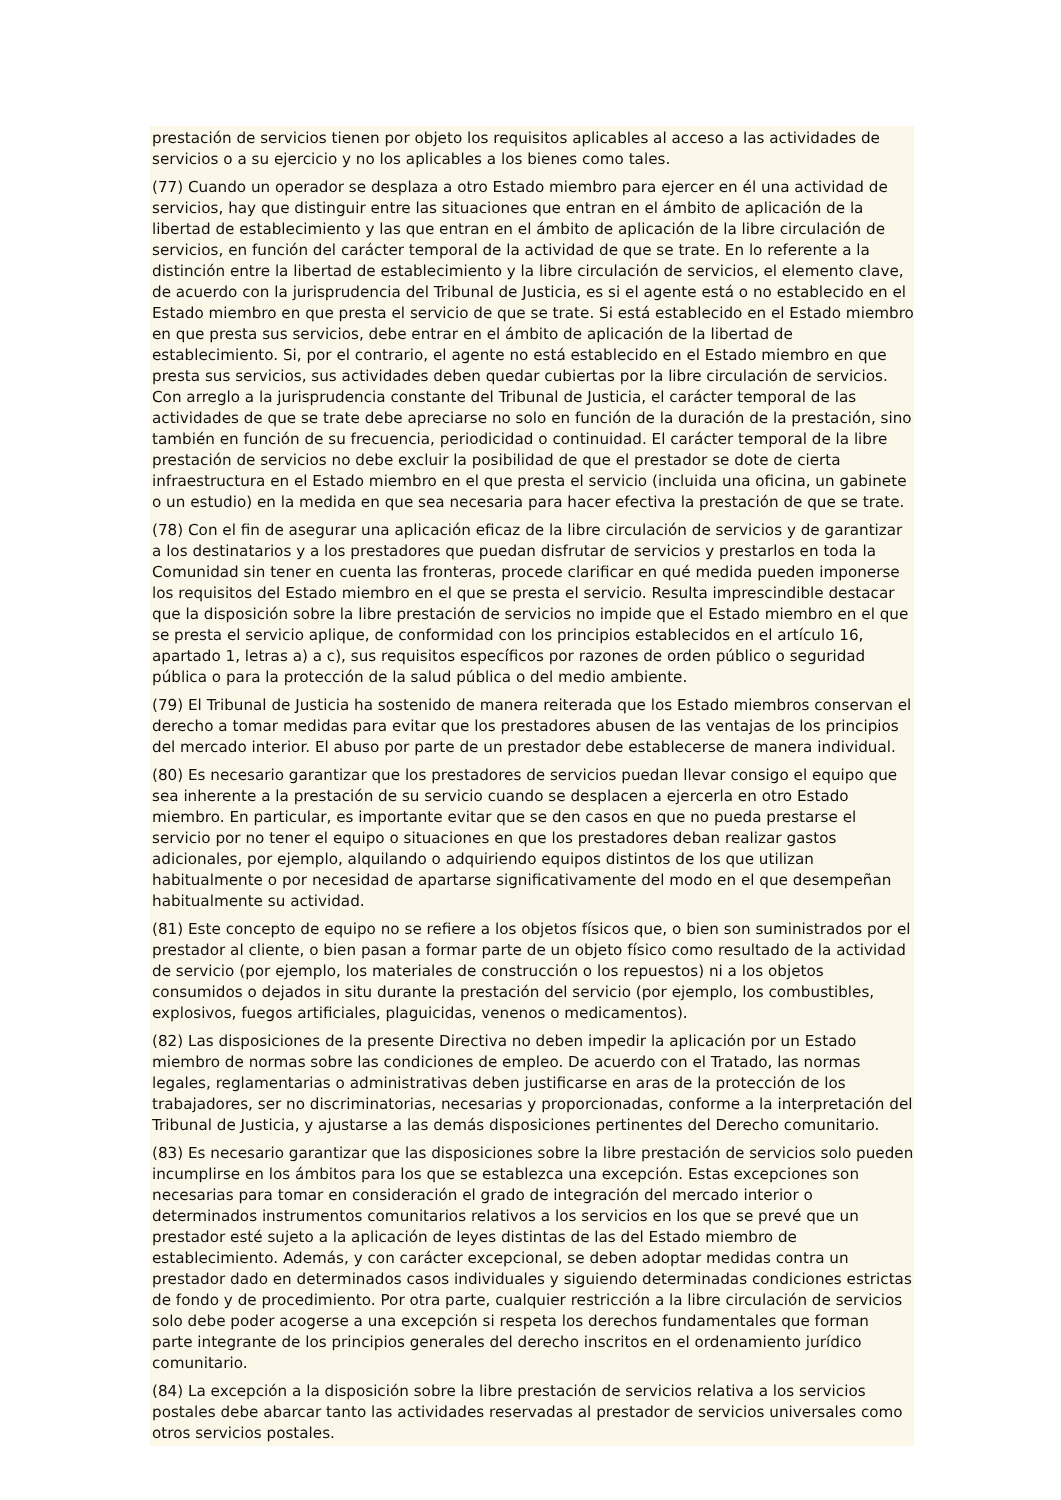prestación de servicios tienen por objeto los requisitos aplicables al acceso a las actividades de servicios o a su ejercicio y no los aplicables a los bienes como tales.
(77) Cuando un operador se desplaza a otro Estado miembro para ejercer en él una actividad de servicios, hay que distinguir entre las situaciones que entran en el ámbito de aplicación de la libertad de establecimiento y las que entran en el ámbito de aplicación de la libre circulación de servicios, en función del carácter temporal de la actividad de que se trate. En lo referente a la distinción entre la libertad de establecimiento y la libre circulación de servicios, el elemento clave, de acuerdo con la jurisprudencia del Tribunal de Justicia, es si el agente está o no establecido en el Estado miembro en que presta el servicio de que se trate. Si está establecido en el Estado miembro en que presta sus servicios, debe entrar en el ámbito de aplicación de la libertad de establecimiento. Si, por el contrario, el agente no está establecido en el Estado miembro en que presta sus servicios, sus actividades deben quedar cubiertas por la libre circulación de servicios. Con arreglo a la jurisprudencia constante del Tribunal de Justicia, el carácter temporal de las actividades de que se trate debe apreciarse no solo en función de la duración de la prestación, sino también en función de su frecuencia, periodicidad o continuidad. El carácter temporal de la libre prestación de servicios no debe excluir la posibilidad de que el prestador se dote de cierta infraestructura en el Estado miembro en el que presta el servicio (incluida una oficina, un gabinete o un estudio) en la medida en que sea necesaria para hacer efectiva la prestación de que se trate.
(78) Con el fin de asegurar una aplicación eficaz de la libre circulación de servicios y de garantizar a los destinatarios y a los prestadores que puedan disfrutar de servicios y prestarlos en toda la Comunidad sin tener en cuenta las fronteras, procede clarificar en qué medida pueden imponerse los requisitos del Estado miembro en el que se presta el servicio. Resulta imprescindible destacar que la disposición sobre la libre prestación de servicios no impide que el Estado miembro en el que se presta el servicio aplique, de conformidad con los principios establecidos en el artículo 16, apartado 1, letras a) a c), sus requisitos específicos por razones de orden público o seguridad pública o para la protección de la salud pública o del medio ambiente.
(79) El Tribunal de Justicia ha sostenido de manera reiterada que los Estado miembros conservan el derecho a tomar medidas para evitar que los prestadores abusen de las ventajas de los principios del mercado interior. El abuso por parte de un prestador debe establecerse de manera individual.
(80) Es necesario garantizar que los prestadores de servicios puedan llevar consigo el equipo que sea inherente a la prestación de su servicio cuando se desplacen a ejercerla en otro Estado miembro. En particular, es importante evitar que se den casos en que no pueda prestarse el servicio por no tener el equipo o situaciones en que los prestadores deban realizar gastos adicionales, por ejemplo, alquilando o adquiriendo equipos distintos de los que utilizan habitualmente o por necesidad de apartarse significativamente del modo en el que desempeñan habitualmente su actividad.
(81) Este concepto de equipo no se refiere a los objetos físicos que, o bien son suministrados por el prestador al cliente, o bien pasan a formar parte de un objeto físico como resultado de la actividad de servicio (por ejemplo, los materiales de construcción o los repuestos) ni a los objetos consumidos o dejados in situ durante la prestación del servicio (por ejemplo, los combustibles, explosivos, fuegos artificiales, plaguicidas, venenos o medicamentos).
(82) Las disposiciones de la presente Directiva no deben impedir la aplicación por un Estado miembro de normas sobre las condiciones de empleo. De acuerdo con el Tratado, las normas legales, reglamentarias o administrativas deben justificarse en aras de la protección de los trabajadores, ser no discriminatorias, necesarias y proporcionadas, conforme a la interpretación del Tribunal de Justicia, y ajustarse a las demás disposiciones pertinentes del Derecho comunitario.
(83) Es necesario garantizar que las disposiciones sobre la libre prestación de servicios solo pueden incumplirse en los ámbitos para los que se establezca una excepción. Estas excepciones son necesarias para tomar en consideración el grado de integración del mercado interior o determinados instrumentos comunitarios relativos a los servicios en los que se prevé que un prestador esté sujeto a la aplicación de leyes distintas de las del Estado miembro de establecimiento. Además, y con carácter excepcional, se deben adoptar medidas contra un prestador dado en determinados casos individuales y siguiendo determinadas condiciones estrictas de fondo y de procedimiento. Por otra parte, cualquier restricción a la libre circulación de servicios solo debe poder acogerse a una excepción si respeta los derechos fundamentales que forman parte integrante de los principios generales del derecho inscritos en el ordenamiento jurídico comunitario.
(84) La excepción a la disposición sobre la libre prestación de servicios relativa a los servicios postales debe abarcar tanto las actividades reservadas al prestador de servicios universales como otros servicios postales.